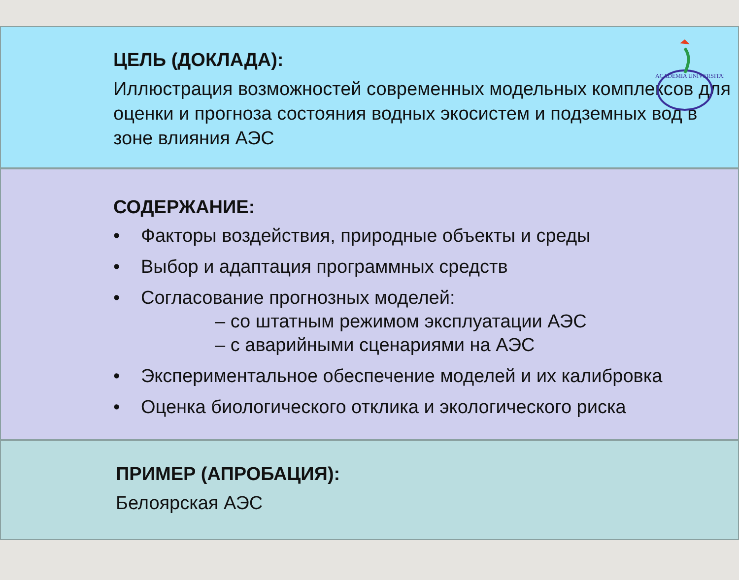ACADEMIA UNIVERSITAS
ЦЕЛЬ (ДОКЛАДА):
Иллюстрация возможностей современных модельных комплексов для оценки и прогноза состояния водных экосистем и подземных вод в зоне влияния АЭС
СОДЕРЖАНИЕ:
• Факторы воздействия, природные объекты и среды
• Выбор и адаптация программных средств
• Согласование прогнозных моделей:
– со штатным режимом эксплуатации АЭС
– с аварийными сценариями на АЭС
• Экспериментальное обеспечение моделей и их калибровка
• Оценка биологического отклика и экологического риска
ПРИМЕР (АПРОБАЦИЯ):
Белоярская АЭС